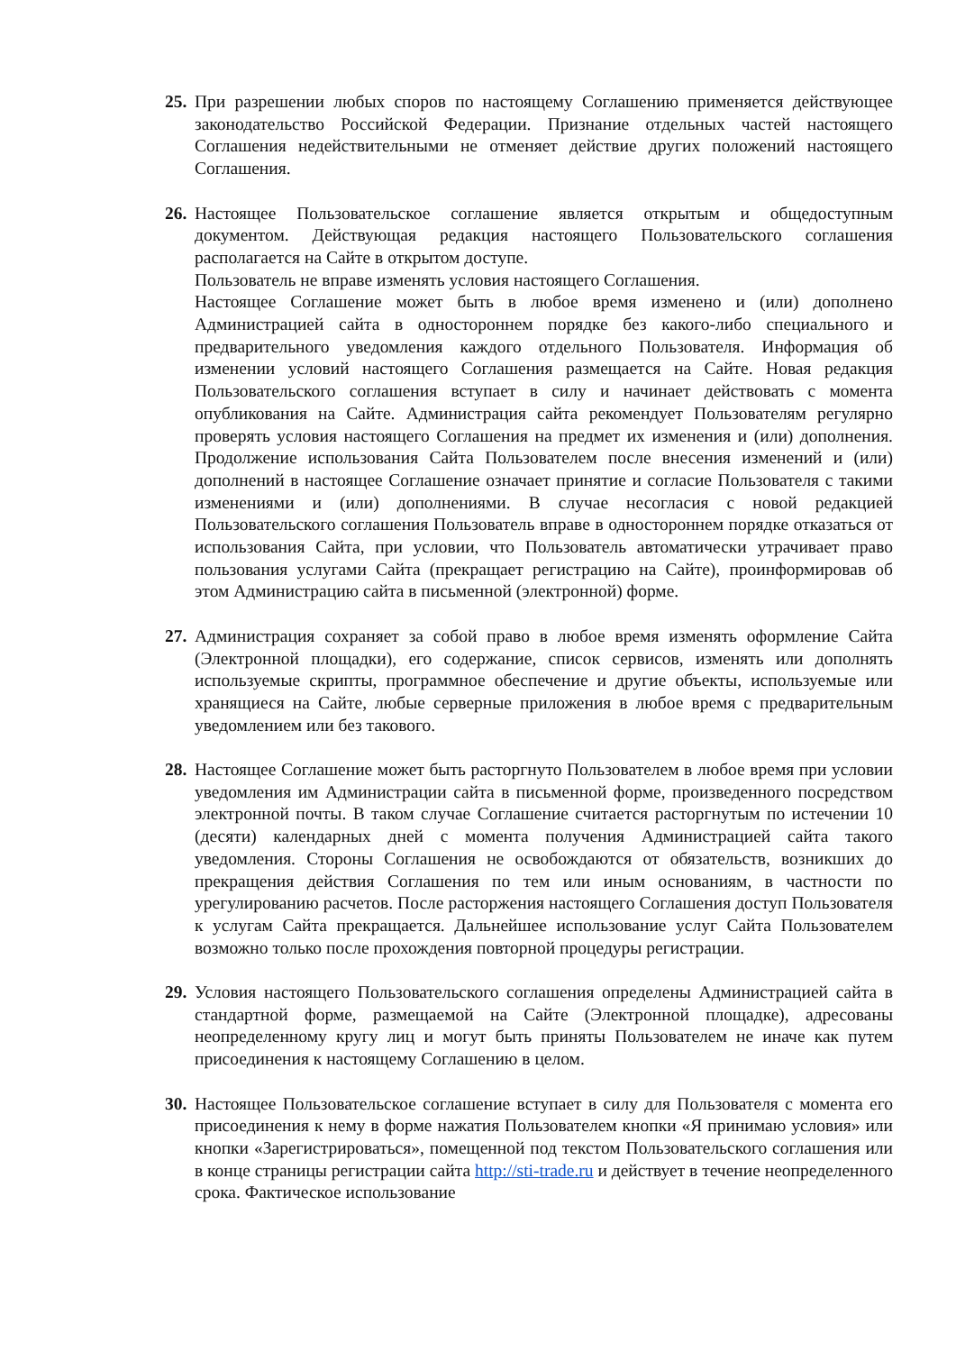25.
При разрешении любых споров по настоящему Соглашению применяется действующее законодательство Российской Федерации. Признание отдельных частей настоящего Соглашения недействительными не отменяет действие других положений настоящего Соглашения.
26.
Настоящее Пользовательское соглашение является открытым и общедоступным документом. Действующая редакция настоящего Пользовательского соглашения располагается на Сайте в открытом доступе.
Пользователь не вправе изменять условия настоящего Соглашения.
Настоящее Соглашение может быть в любое время изменено и (или) дополнено Администрацией сайта в одностороннем порядке без какого-либо специального и предварительного уведомления каждого отдельного Пользователя. Информация об изменении условий настоящего Соглашения размещается на Сайте. Новая редакция Пользовательского соглашения вступает в силу и начинает действовать с момента опубликования на Сайте. Администрация сайта рекомендует Пользователям регулярно проверять условия настоящего Соглашения на предмет их изменения и (или) дополнения. Продолжение использования Сайта Пользователем после внесения изменений и (или) дополнений в настоящее Соглашение означает принятие и согласие Пользователя с такими изменениями и (или) дополнениями. В случае несогласия с новой редакцией Пользовательского соглашения Пользователь вправе в одностороннем порядке отказаться от использования Сайта, при условии, что Пользователь автоматически утрачивает право пользования услугами Сайта (прекращает регистрацию на Сайте), проинформировав об этом Администрацию сайта в письменной (электронной) форме.
27.
Администрация сохраняет за собой право в любое время изменять оформление Сайта (Электронной площадки), его содержание, список сервисов, изменять или дополнять используемые скрипты, программное обеспечение и другие объекты, используемые или хранящиеся на Сайте, любые серверные приложения в любое время с предварительным уведомлением или без такового.
28.
Настоящее Соглашение может быть расторгнуто Пользователем в любое время при условии уведомления им Администрации сайта в письменной форме, произведенного посредством электронной почты. В таком случае Соглашение считается расторгнутым по истечении 10 (десяти) календарных дней с момента получения Администрацией сайта такого уведомления. Стороны Соглашения не освобождаются от обязательств, возникших до прекращения действия Соглашения по тем или иным основаниям, в частности по урегулированию расчетов. После расторжения настоящего Соглашения доступ Пользователя к услугам Сайта прекращается. Дальнейшее использование услуг Сайта Пользователем возможно только после прохождения повторной процедуры регистрации.
29.
Условия настоящего Пользовательского соглашения определены Администрацией сайта в стандартной форме, размещаемой на Сайте (Электронной площадке), адресованы неопределенному кругу лиц и могут быть приняты Пользователем не иначе как путем присоединения к настоящему Соглашению в целом.
30.
Настоящее Пользовательское соглашение вступает в силу для Пользователя с момента его присоединения к нему в форме нажатия Пользователем кнопки «Я принимаю условия» или кнопки «Зарегистрироваться», помещенной под текстом Пользовательского соглашения или в конце страницы регистрации сайта http://sti-trade.ru и действует в течение неопределенного срока. Фактическое использование